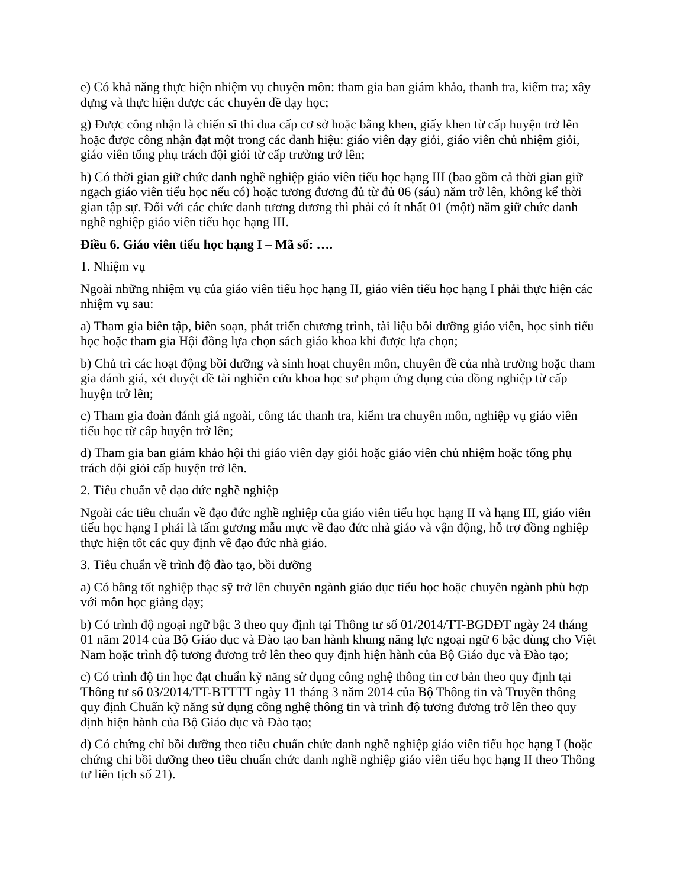e) Có khả năng thực hiện nhiệm vụ chuyên môn: tham gia ban giám khảo, thanh tra, kiểm tra; xây dựng và thực hiện được các chuyên đề dạy học;
g) Được công nhận là chiến sĩ thi đua cấp cơ sở hoặc bằng khen, giấy khen từ cấp huyện trở lên hoặc được công nhận đạt một trong các danh hiệu: giáo viên dạy giỏi, giáo viên chủ nhiệm giỏi, giáo viên tổng phụ trách đội giỏi từ cấp trường trở lên;
h) Có thời gian giữ chức danh nghề nghiệp giáo viên tiểu học hạng III (bao gồm cả thời gian giữ ngạch giáo viên tiểu học nếu có) hoặc tương đương đủ từ đủ 06 (sáu) năm trở lên, không kể thời gian tập sự. Đối với các chức danh tương đương thì phải có ít nhất 01 (một) năm giữ chức danh nghề nghiệp giáo viên tiểu học hạng III.
Điều 6. Giáo viên tiểu học hạng I – Mã số: ….
1. Nhiệm vụ
Ngoài những nhiệm vụ của giáo viên tiểu học hạng II, giáo viên tiểu học hạng I phải thực hiện các nhiệm vụ sau:
a) Tham gia biên tập, biên soạn, phát triển chương trình, tài liệu bồi dưỡng giáo viên, học sinh tiểu học hoặc tham gia Hội đồng lựa chọn sách giáo khoa khi được lựa chọn;
b) Chủ trì các hoạt động bồi dưỡng và sinh hoạt chuyên môn, chuyên đề của nhà trường hoặc tham gia đánh giá, xét duyệt đề tài nghiên cứu khoa học sư phạm ứng dụng của đồng nghiệp từ cấp huyện trở lên;
c) Tham gia đoàn đánh giá ngoài, công tác thanh tra, kiểm tra chuyên môn, nghiệp vụ giáo viên tiểu học từ cấp huyện trở lên;
d) Tham gia ban giám khảo hội thi giáo viên dạy giỏi hoặc giáo viên chủ nhiệm hoặc tổng phụ trách đội giỏi cấp huyện trở lên.
2. Tiêu chuẩn về đạo đức nghề nghiệp
Ngoài các tiêu chuẩn về đạo đức nghề nghiệp của giáo viên tiểu học hạng II và hạng III, giáo viên tiểu học hạng I phải là tấm gương mẫu mực về đạo đức nhà giáo và vận động, hỗ trợ đồng nghiệp thực hiện tốt các quy định về đạo đức nhà giáo.
3. Tiêu chuẩn về trình độ đào tạo, bồi dưỡng
a) Có bằng tốt nghiệp thạc sỹ trở lên chuyên ngành giáo dục tiểu học hoặc chuyên ngành phù hợp với môn học giảng dạy;
b) Có trình độ ngoại ngữ bậc 3 theo quy định tại Thông tư số 01/2014/TT-BGDĐT ngày 24 tháng 01 năm 2014 của Bộ Giáo dục và Đào tạo ban hành khung năng lực ngoại ngữ 6 bậc dùng cho Việt Nam hoặc trình độ tương đương trở lên theo quy định hiện hành của Bộ Giáo dục và Đào tạo;
c) Có trình độ tin học đạt chuẩn kỹ năng sử dụng công nghệ thông tin cơ bản theo quy định tại Thông tư số 03/2014/TT-BTTTT ngày 11 tháng 3 năm 2014 của Bộ Thông tin và Truyền thông quy định Chuẩn kỹ năng sử dụng công nghệ thông tin và trình độ tương đương trở lên theo quy định hiện hành của Bộ Giáo dục và Đào tạo;
d) Có chứng chỉ bồi dưỡng theo tiêu chuẩn chức danh nghề nghiệp giáo viên tiểu học hạng I (hoặc chứng chỉ bồi dưỡng theo tiêu chuẩn chức danh nghề nghiệp giáo viên tiểu học hạng II theo Thông tư liên tịch số 21).